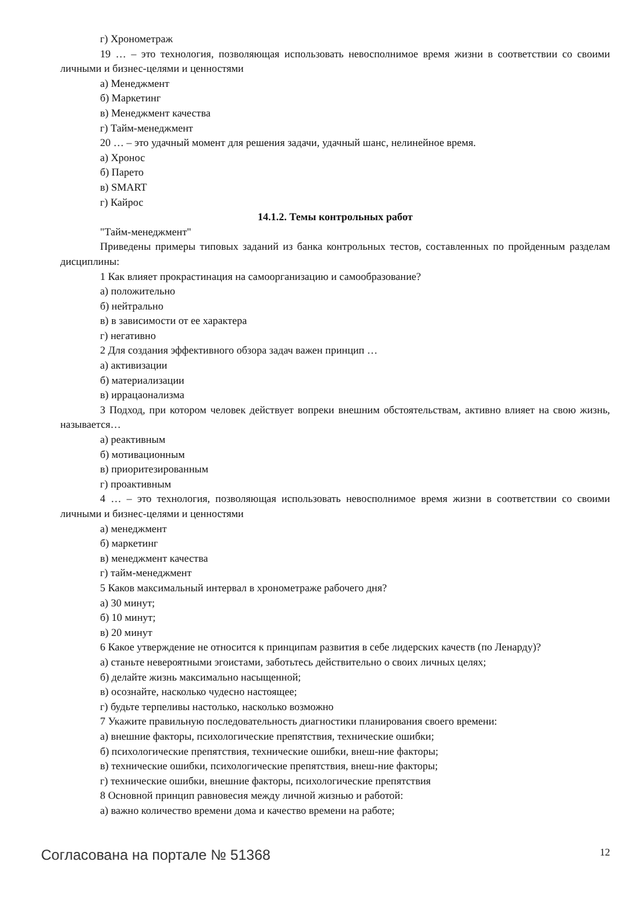г) Хронометраж
19 … – это технология, позволяющая использовать невосполнимое время жизни в соответствии со своими личными и бизнес-целями и ценностями
а) Менеджмент
б) Маркетинг
в) Менеджмент качества
г) Тайм-менеджмент
20 … – это удачный момент для решения задачи, удачный шанс, нелинейное время.
а) Хронос
б) Парето
в) SMART
г) Кайрос
14.1.2. Темы контрольных работ
"Тайм-менеджмент"
Приведены примеры типовых заданий из банка контрольных тестов, составленных по пройденным разделам дисциплины:
1 Как влияет прокрастинация на самоорганизацию и самообразование?
а) положительно
б) нейтрально
в) в зависимости от ее характера
г) негативно
2 Для создания эффективного обзора задач важен принцип …
а) активизации
б) материализации
в) иррацаонализма
3 Подход, при котором человек действует вопреки внешним обстоятельствам, активно влияет на свою жизнь, называется…
а) реактивным
б) мотивационным
в) приоритезированным
г) проактивным
4 … – это технология, позволяющая использовать невосполнимое время жизни в соответствии со своими личными и бизнес-целями и ценностями
а) менеджмент
б) маркетинг
в) менеджмент качества
г) тайм-менеджмент
5 Каков максимальный интервал в хронометраже рабочего дня?
а) 30 минут;
б) 10 минут;
в) 20 минут
6 Какое утверждение не относится к принципам развития в себе лидерских качеств (по Ленарду)?
а) станьте невероятными эгоистами, заботьтесь действительно о своих личных целях;
б) делайте жизнь максимально насыщенной;
в) осознайте, насколько чудесно настоящее;
г) будьте терпеливы настолько, насколько возможно
7 Укажите правильную последовательность диагностики планирования своего времени:
а) внешние факторы, психологические препятствия, технические ошибки;
б) психологические препятствия, технические ошибки, внеш-ние факторы;
в) технические ошибки, психологические препятствия, внеш-ние факторы;
г) технические ошибки, внешние факторы, психологические препятствия
8 Основной принцип равновесия между личной жизнью и работой:
а) важно количество времени дома и качество времени на работе;
Согласована на портале № 51368 12